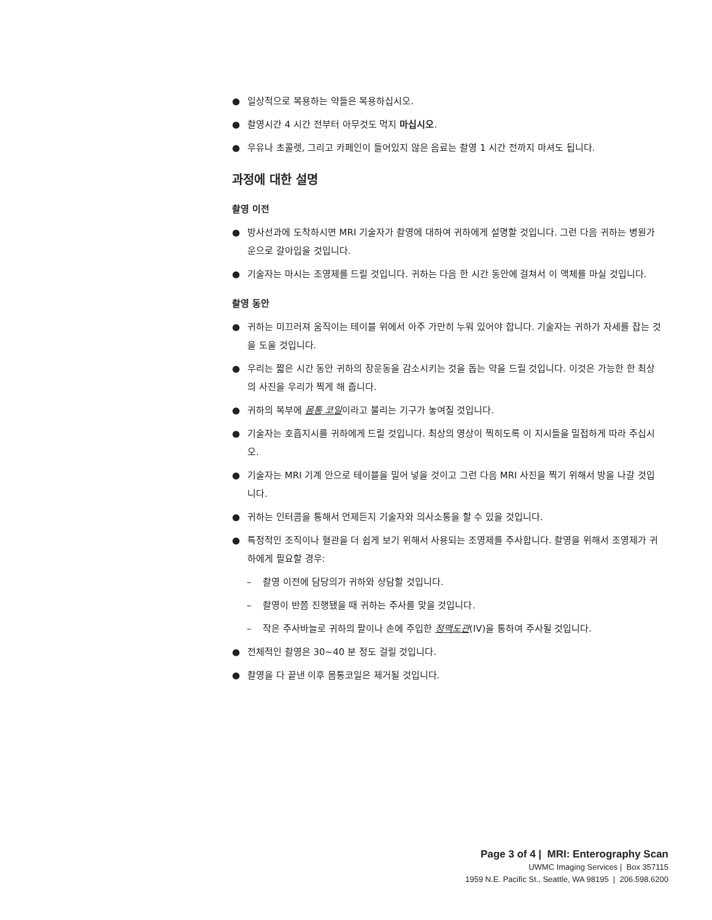● 일상적으로 복용하는 약들은 복용하십시오.
● 촬영시간 4 시간 전부터 아무것도 먹지 마십시오.
● 우유나 초콜렛, 그리고 카페인이 들어있지 않은 음료는 촬영 1 시간 전까지 마셔도 됩니다.
과정에 대한 설명
촬영 이전
● 방사선과에 도착하시면 MRI 기술자가 촬영에 대하여 귀하에게 설명할 것입니다. 그런 다음 귀하는 병원가운으로 갈아입을 것입니다.
● 기술자는 마시는 조영제를 드릴 것입니다. 귀하는 다음 한 시간 동안에 걸쳐서 이 액체를 마실 것입니다.
촬영 동안
● 귀하는 미끄러져 움직이는 테이블 위에서 아주 가만히 누워 있어야 합니다. 기술자는 귀하가 자세를 잡는 것을 도울 것입니다.
● 우리는 짧은 시간 동안 귀하의 장운동을 감소시키는 것을 돕는 약을 드릴 것입니다. 이것은 가능한 한 최상의 사진을 우리가 찍게 해 줍니다.
● 귀하의 복부에 몸통 코일이라고 불리는 기구가 놓여질 것입니다.
● 기술자는 호흡지시를 귀하에게 드릴 것입니다. 최상의 영상이 찍히도록 이 지시들을 밀접하게 따라 주십시오.
● 기술자는 MRI 기계 안으로 테이블을 밀어 넣을 것이고 그런 다음 MRI 사진을 찍기 위해서 방을 나갈 것입니다.
● 귀하는 인터콤을 통해서 언제든지 기술자와 의사소통을 할 수 있을 것입니다.
● 특정적인 조직이나 혈관을 더 쉽게 보기 위해서 사용되는 조영제를 주사합니다. 촬영을 위해서 조영제가 귀하에게 필요할 경우:
– 촬영 이전에 담당의가 귀하와 상담할 것입니다.
– 촬영이 반쯤 진행됐을 때 귀하는 주사를 맞을 것입니다.
– 작은 주사바늘로 귀하의 팔이나 손에 주입한 정맥도관(IV)을 통하여 주사될 것입니다.
● 전체적인 촬영은 30~40 분 정도 걸릴 것입니다.
● 촬영을 다 끝낸 이후 몸통코일은 제거될 것입니다.
Page 3 of 4 | MRI: Enterography Scan
UWMC Imaging Services | Box 357115
1959 N.E. Pacific St., Seattle, WA 98195 | 206.598.6200